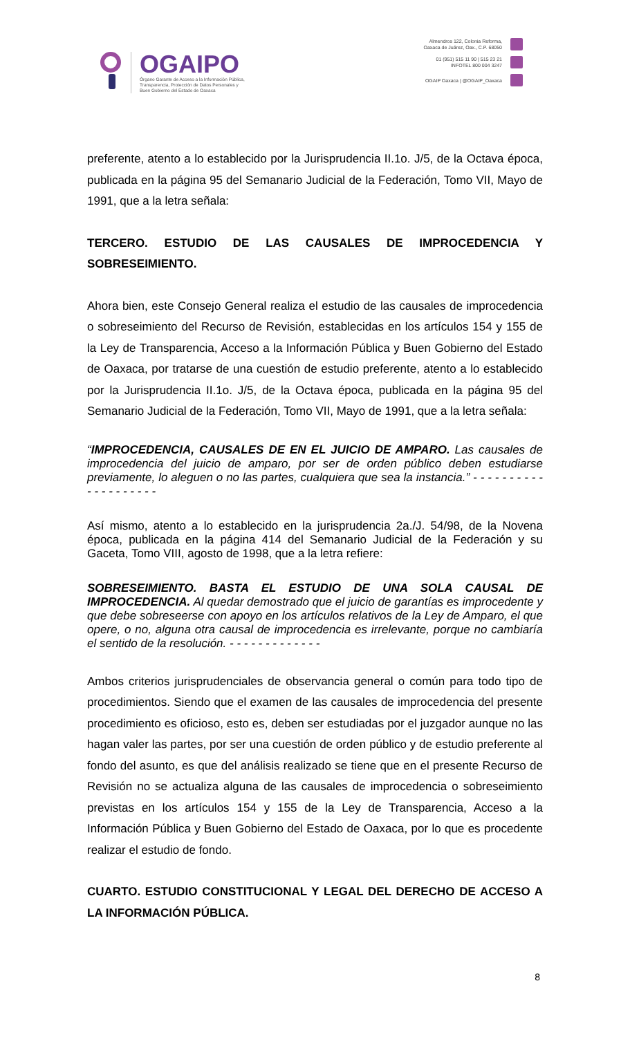OGAIPO
Órgano Garante de Acceso a la Información Pública,
Transparencia, Protección de Datos Personales y
Buen Gobierno del Estado de Oaxaca
Almendros 122, Colonia Reforma,
Oaxaca de Juárez, Oax., C.P. 68050
01 (951) 515 11 90 | 515 23 21
INFOTEL 800 004 3247
OGAIP Oaxaca | @OGAIP_Oaxaca
preferente, atento a lo establecido por la Jurisprudencia II.1o. J/5, de la Octava época, publicada en la página 95 del Semanario Judicial de la Federación, Tomo VII, Mayo de 1991, que a la letra señala:
TERCERO. ESTUDIO DE LAS CAUSALES DE IMPROCEDENCIA Y SOBRESEIMIENTO.
Ahora bien, este Consejo General realiza el estudio de las causales de improcedencia o sobreseimiento del Recurso de Revisión, establecidas en los artículos 154 y 155 de la Ley de Transparencia, Acceso a la Información Pública y Buen Gobierno del Estado de Oaxaca, por tratarse de una cuestión de estudio preferente, atento a lo establecido por la Jurisprudencia II.1o. J/5, de la Octava época, publicada en la página 95 del Semanario Judicial de la Federación, Tomo VII, Mayo de 1991, que a la letra señala:
“IMPROCEDENCIA, CAUSALES DE EN EL JUICIO DE AMPARO. Las causales de improcedencia del juicio de amparo, por ser de orden público deben estudiarse previamente, lo aleguen o no las partes, cualquiera que sea la instancia.” - - - - - - - - - - - - - - - - - - - -
Así mismo, atento a lo establecido en la jurisprudencia 2a./J. 54/98, de la Novena época, publicada en la página 414 del Semanario Judicial de la Federación y su Gaceta, Tomo VIII, agosto de 1998, que a la letra refiere:
SOBRESEIMIENTO. BASTA EL ESTUDIO DE UNA SOLA CAUSAL DE IMPROCEDENCIA. Al quedar demostrado que el juicio de garantías es improcedente y que debe sobreseerse con apoyo en los artículos relativos de la Ley de Amparo, el que opere, o no, alguna otra causal de improcedencia es irrelevante, porque no cambiaría el sentido de la resolución. - - - - - - - - - - - - -
Ambos criterios jurisprudenciales de observancia general o común para todo tipo de procedimientos. Siendo que el examen de las causales de improcedencia del presente procedimiento es oficioso, esto es, deben ser estudiadas por el juzgador aunque no las hagan valer las partes, por ser una cuestión de orden público y de estudio preferente al fondo del asunto, es que del análisis realizado se tiene que en el presente Recurso de Revisión no se actualiza alguna de las causales de improcedencia o sobreseimiento previstas en los artículos 154 y 155 de la Ley de Transparencia, Acceso a la Información Pública y Buen Gobierno del Estado de Oaxaca, por lo que es procedente realizar el estudio de fondo.
CUARTO. ESTUDIO CONSTITUCIONAL Y LEGAL DEL DERECHO DE ACCESO A LA INFORMACIÓN PÚBLICA.
8